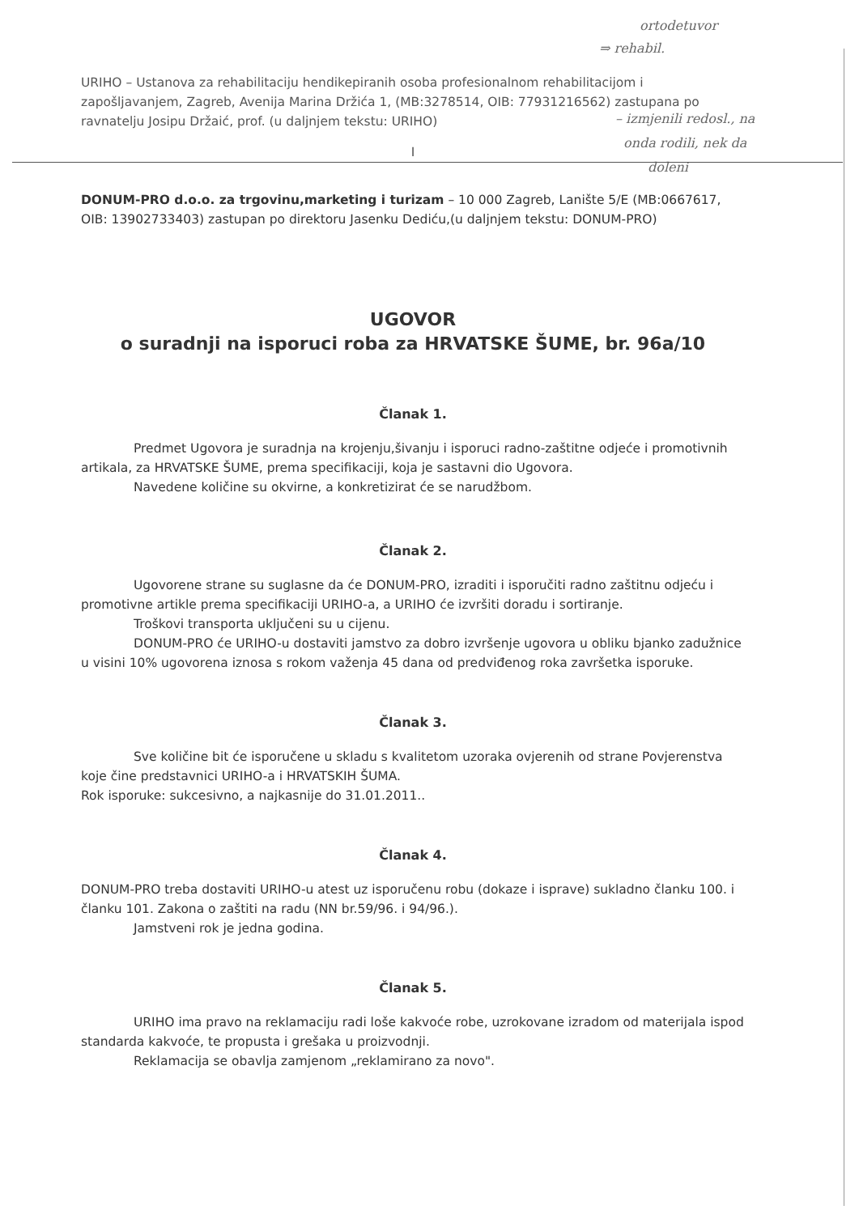ortodetuvor
⇒ rehabil.
– izmjenili redosl., na
onda rodili, nek da
doleni
URIHO – Ustanova za rehabilitaciju hendikepiranih osoba profesionalnom rehabilitacijom i zapošljavanjem, Zagreb, Avenija Marina Držića 1, (MB:3278514, OIB: 77931216562) zastupana po ravnatelju Josipu Držaić, prof. (u daljnjem tekstu: URIHO)
I
DONUM-PRO d.o.o. za trgovinu,marketing i turizam – 10 000 Zagreb, Lanište 5/E (MB:0667617, OIB: 13902733403) zastupan po direktoru Jasenku Dediću,(u daljnjem tekstu: DONUM-PRO)
UGOVOR
o suradnji na isporuci roba za HRVATSKE ŠUME, br. 96a/10
Članak 1.
Predmet Ugovora je suradnja na krojenju,šivanju i isporuci radno-zaštitne odjeće i promotivnih artikala, za HRVATSKE ŠUME, prema specifikaciji, koja je sastavni dio Ugovora.
Navedene količine su okvirne, a konkretizirat će se narudžbom.
Članak 2.
Ugovorene strane su suglasne da će DONUM-PRO, izraditi i isporučiti radno zaštitnu odjeću i promotivne artikle prema specifikaciji URIHO-a, a URIHO će izvršiti doradu i sortiranje.
Troškovi transporta uključeni su u cijenu.
DONUM-PRO će URIHO-u dostaviti jamstvo za dobro izvršenje ugovora u obliku bjanko zadužnice u visini 10% ugovorena iznosa s rokom važenja 45 dana od predviđenog roka završetka isporuke.
Članak 3.
Sve količine bit će isporučene u skladu s kvalitetom uzoraka ovjerenih od strane Povjerenstva koje čine predstavnici URIHO-a i HRVATSKIH ŠUMA.
Rok isporuke: sukcesivno, a najkasnije do 31.01.2011..
Članak 4.
DONUM-PRO treba dostaviti URIHO-u atest uz isporučenu robu (dokaze i isprave) sukladno članku 100. i članku 101. Zakona o zaštiti na radu (NN br.59/96. i 94/96.).
Jamstveni rok je jedna godina.
Članak 5.
URIHO ima pravo na reklamaciju radi loše kakvoće robe, uzrokovane izradom od materijala ispod standarda kakvoće, te propusta i grešaka u proizvodnji.
Reklamacija se obavlja zamjenom „reklamirano za novo".